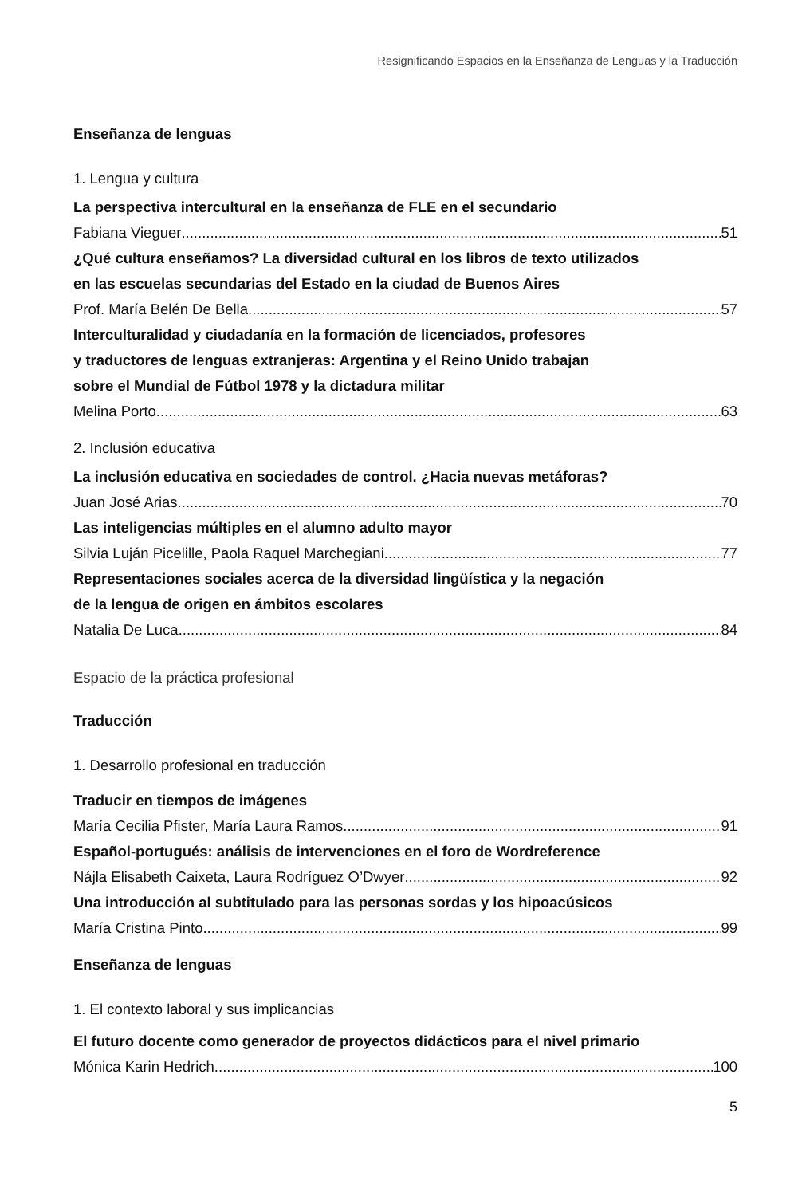Resignificando Espacios en la Enseñanza de Lenguas y la Traducción
Enseñanza de lenguas
1. Lengua y cultura
La perspectiva intercultural en la enseñanza de FLE en el secundario
Fabiana Vieguer 51
¿Qué cultura enseñamos? La diversidad cultural en los libros de texto utilizados
en las escuelas secundarias del Estado en la ciudad de Buenos Aires
Prof. María Belén De Bella 57
Interculturalidad y ciudadanía en la formación de licenciados, profesores
y traductores de lenguas extranjeras: Argentina y el Reino Unido trabajan
sobre el Mundial de Fútbol 1978 y la dictadura militar
Melina Porto 63
2. Inclusión educativa
La inclusión educativa en sociedades de control. ¿Hacia nuevas metáforas?
Juan José Arias 70
Las inteligencias múltiples en el alumno adulto mayor
Silvia Luján Picelille, Paola Raquel Marchegiani 77
Representaciones sociales acerca de la diversidad lingüística y la negación
de la lengua de origen en ámbitos escolares
Natalia De Luca 84
Espacio de la práctica profesional
Traducción
1. Desarrollo profesional en traducción
Traducir en tiempos de imágenes
María Cecilia Pfister, María Laura Ramos 91
Español-portugués: análisis de intervenciones en el foro de Wordreference
Nájla Elisabeth Caixeta, Laura Rodríguez O’Dwyer 92
Una introducción al subtitulado para las personas sordas y los hipoacúsicos
María Cristina Pinto 99
Enseñanza de lenguas
1. El contexto laboral y sus implicancias
El futuro docente como generador de proyectos didácticos para el nivel primario
Mónica Karin Hedrich 100
5